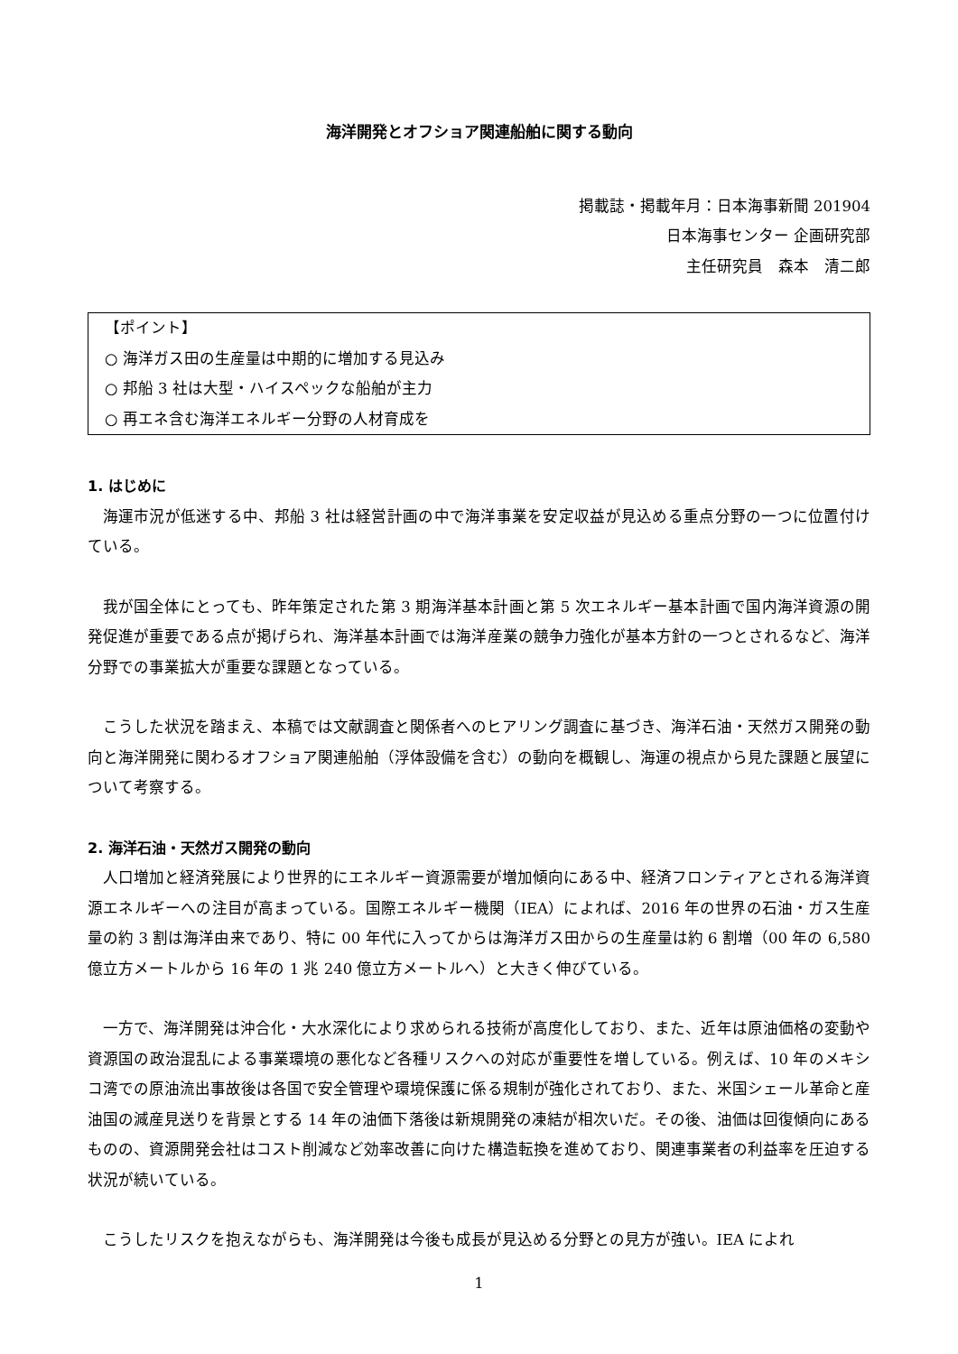海洋開発とオフショア関連船舶に関する動向
掲載誌・掲載年月：日本海事新聞 201904
日本海事センター 企画研究部
主任研究員　森本　清二郎
【ポイント】
○ 海洋ガス田の生産量は中期的に増加する見込み
○ 邦船 3 社は大型・ハイスペックな船舶が主力
○ 再エネ含む海洋エネルギー分野の人材育成を
1. はじめに
海運市況が低迷する中、邦船 3 社は経営計画の中で海洋事業を安定収益が見込める重点分野の一つに位置付けている。
我が国全体にとっても、昨年策定された第 3 期海洋基本計画と第 5 次エネルギー基本計画で国内海洋資源の開発促進が重要である点が掲げられ、海洋基本計画では海洋産業の競争力強化が基本方針の一つとされるなど、海洋分野での事業拡大が重要な課題となっている。
こうした状況を踏まえ、本稿では文献調査と関係者へのヒアリング調査に基づき、海洋石油・天然ガス開発の動向と海洋開発に関わるオフショア関連船舶（浮体設備を含む）の動向を概観し、海運の視点から見た課題と展望について考察する。
2. 海洋石油・天然ガス開発の動向
人口増加と経済発展により世界的にエネルギー資源需要が増加傾向にある中、経済フロンティアとされる海洋資源エネルギーへの注目が高まっている。国際エネルギー機関（IEA）によれば、2016 年の世界の石油・ガス生産量の約 3 割は海洋由来であり、特に 00 年代に入ってからは海洋ガス田からの生産量は約 6 割増（00 年の 6,580 億立方メートルから 16 年の 1 兆 240 億立方メートルへ）と大きく伸びている。
一方で、海洋開発は沖合化・大水深化により求められる技術が高度化しており、また、近年は原油価格の変動や資源国の政治混乱による事業環境の悪化など各種リスクへの対応が重要性を増している。例えば、10 年のメキシコ湾での原油流出事故後は各国で安全管理や環境保護に係る規制が強化されており、また、米国シェール革命と産油国の減産見送りを背景とする 14 年の油価下落後は新規開発の凍結が相次いだ。その後、油価は回復傾向にあるものの、資源開発会社はコスト削減など効率改善に向けた構造転換を進めており、関連事業者の利益率を圧迫する状況が続いている。
こうしたリスクを抱えながらも、海洋開発は今後も成長が見込める分野との見方が強い。IEA によれ
1